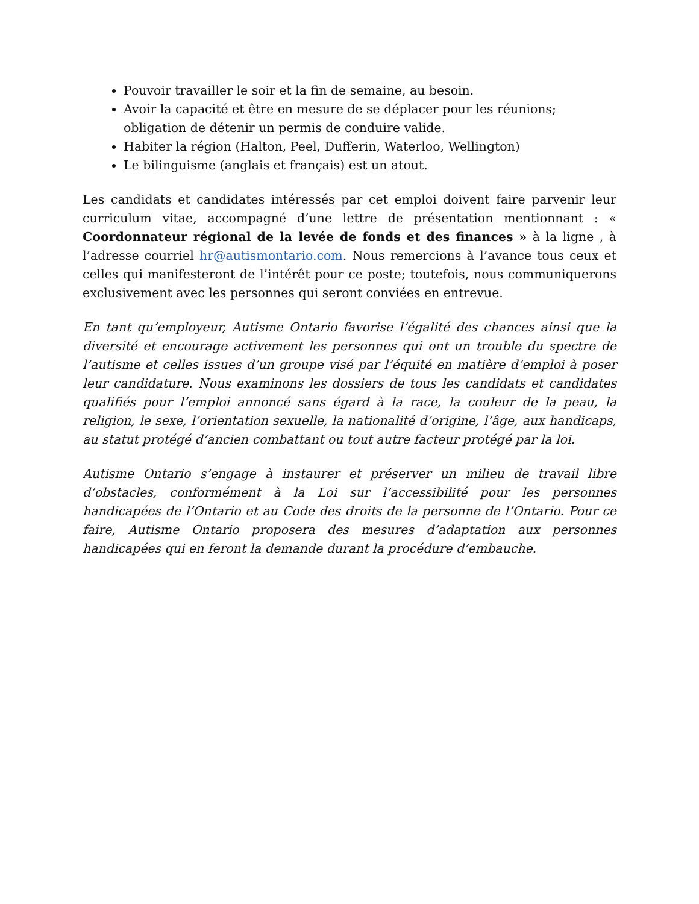Pouvoir travailler le soir et la fin de semaine, au besoin.
Avoir la capacité et être en mesure de se déplacer pour les réunions; obligation de détenir un permis de conduire valide.
Habiter la région (Halton, Peel, Dufferin, Waterloo, Wellington)
Le bilinguisme (anglais et français) est un atout.
Les candidats et candidates intéressés par cet emploi doivent faire parvenir leur curriculum vitae, accompagné d’une lettre de présentation mentionnant : « Coordonnateur régional de la levée de fonds et des finances » à la ligne , à l’adresse courriel hr@autismontario.com. Nous remercions à l’avance tous ceux et celles qui manifesteront de l’intérêt pour ce poste; toutefois, nous communiquerons exclusivement avec les personnes qui seront conviées en entrevue.
En tant qu’employeur, Autisme Ontario favorise l’égalité des chances ainsi que la diversité et encourage activement les personnes qui ont un trouble du spectre de l’autisme et celles issues d’un groupe visé par l’équité en matière d’emploi à poser leur candidature. Nous examinons les dossiers de tous les candidats et candidates qualifiés pour l’emploi annoncé sans égard à la race, la couleur de la peau, la religion, le sexe, l’orientation sexuelle, la nationalité d’origine, l’âge, aux handicaps, au statut protégé d’ancien combattant ou tout autre facteur protégé par la loi.
Autisme Ontario s’engage à instaurer et préserver un milieu de travail libre d’obstacles, conformément à la Loi sur l’accessibilité pour les personnes handicapées de l’Ontario et au Code des droits de la personne de l’Ontario. Pour ce faire, Autisme Ontario proposera des mesures d’adaptation aux personnes handicapées qui en feront la demande durant la procédure d’embauche.